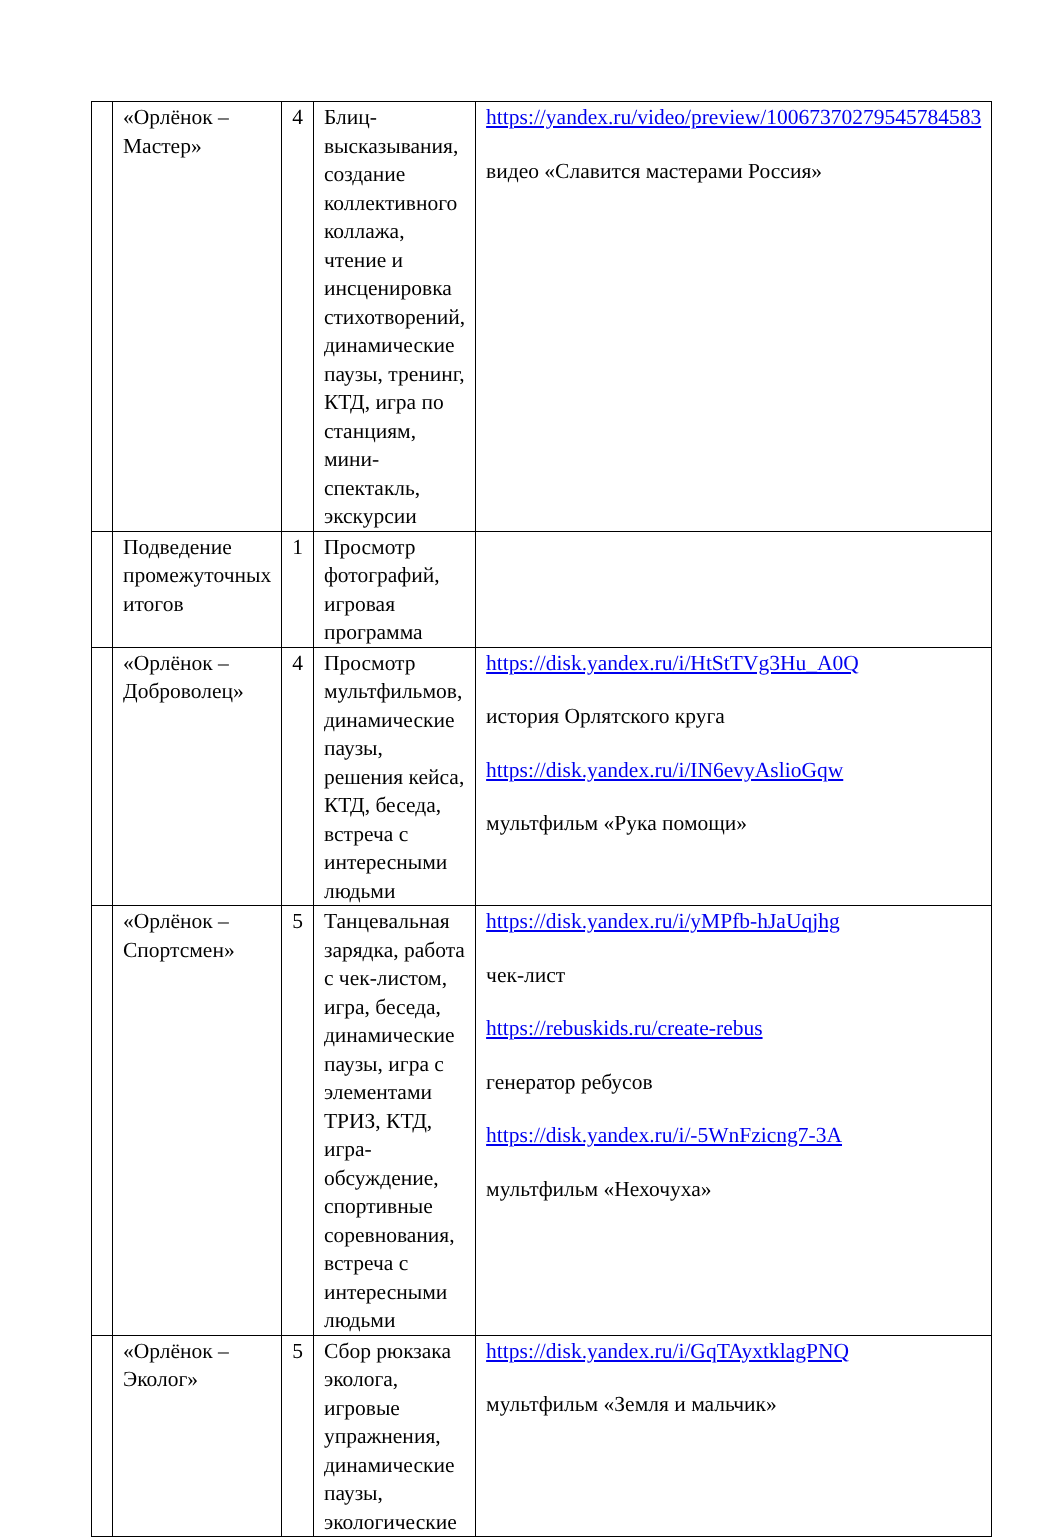| | «Орлёнок – Мастер» | 4 | Блиц-высказывания, создание коллективного коллажа, чтение и инсценировка стихотворений, динамические паузы, тренинг, КТД, игра по станциям, мини-спектакль, экскурсии | https://yandex.ru/video/preview/10067370279545784583 видео «Славится мастерами Россия» |
| | Подведение промежуточных итогов | 1 | Просмотр фотографий, игровая программа | |
| | «Орлёнок – Доброволец» | 4 | Просмотр мультфильмов, динамические паузы, решения кейса, КТД, беседа, встреча с интересными людьми | https://disk.yandex.ru/i/HtStTVg3Hu_A0Q история Орлятского круга https://disk.yandex.ru/i/IN6evyAslioGqw мультфильм «Рука помощи» |
| | «Орлёнок – Спортсмен» | 5 | Танцевальная зарядка, работа с чек-листом, игра, беседа, динамические паузы, игра с элементами ТРИЗ, КТД, игра-обсуждение, спортивные соревнования, встреча с интересными людьми | https://disk.yandex.ru/i/yMPfb-hJaUqjhg чек-лист https://rebuskids.ru/create-rebus генератор ребусов https://disk.yandex.ru/i/-5WnFzicng7-3A мультфильм «Нехочуха» |
| | «Орлёнок – Эколог» | 5 | Сбор рюкзака эколога, игровые упражнения, динамические паузы, экологические | https://disk.yandex.ru/i/GqTAyxtklagPNQ мультфильм «Земля и мальчик» |